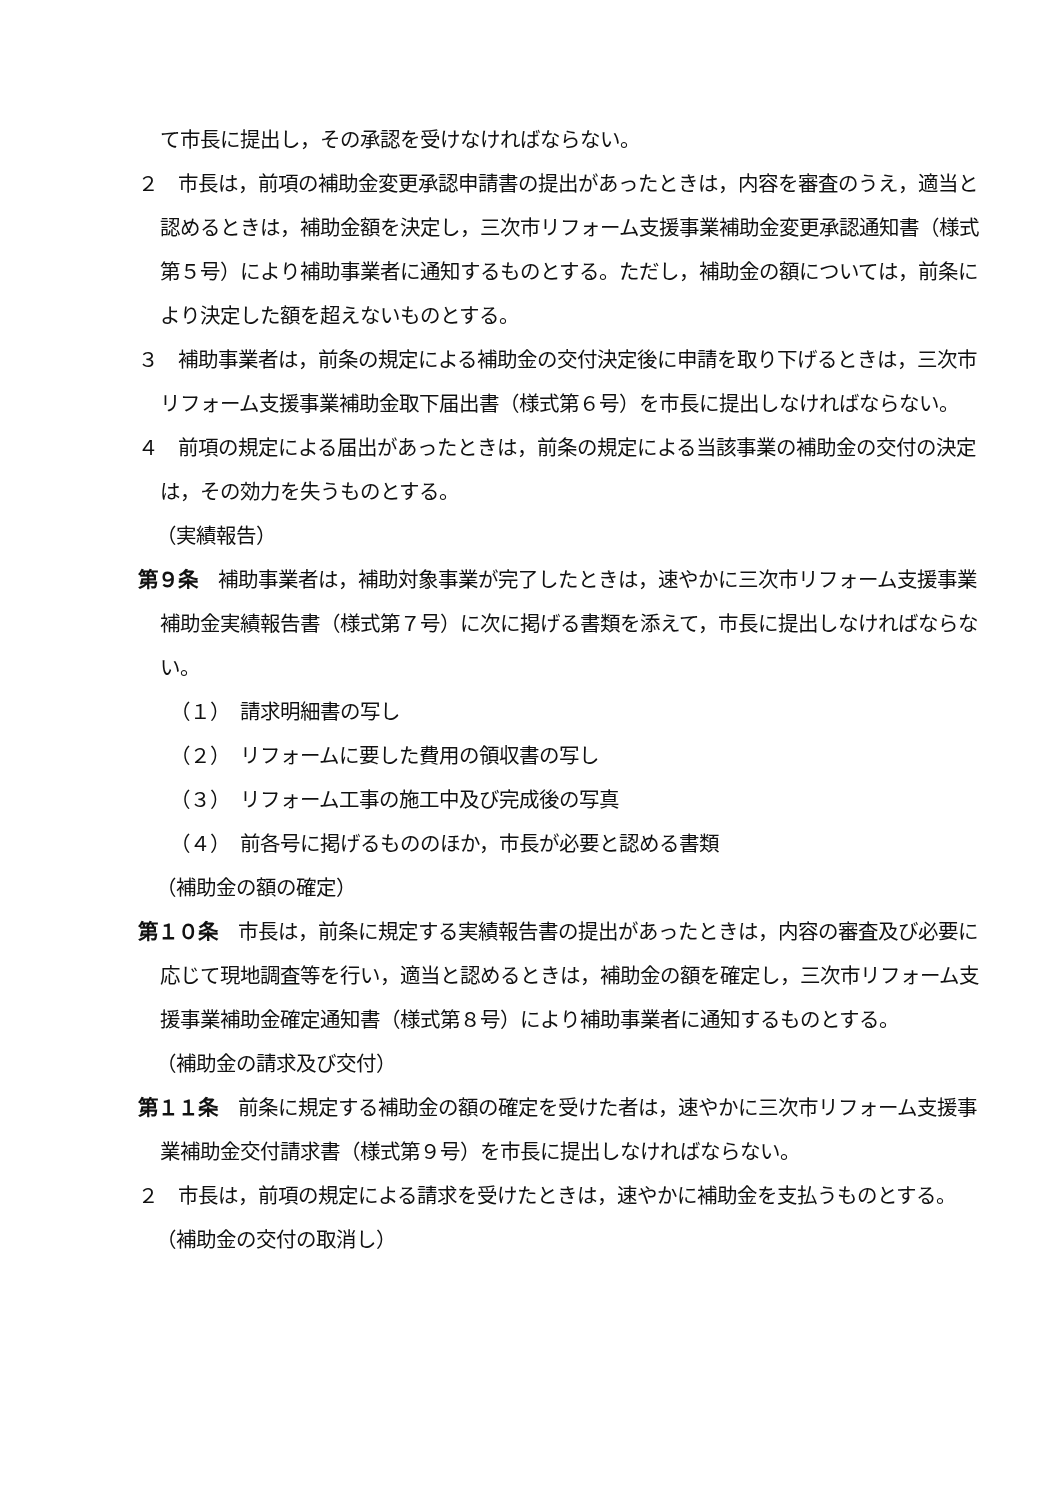て市長に提出し，その承認を受けなければならない。
２　市長は，前項の補助金変更承認申請書の提出があったときは，内容を審査のうえ，適当と認めるときは，補助金額を決定し，三次市リフォーム支援事業補助金変更承認通知書（様式第５号）により補助事業者に通知するものとする。ただし，補助金の額については，前条により決定した額を超えないものとする。
３　補助事業者は，前条の規定による補助金の交付決定後に申請を取り下げるときは，三次市リフォーム支援事業補助金取下届出書（様式第６号）を市長に提出しなければならない。
４　前項の規定による届出があったときは，前条の規定による当該事業の補助金の交付の決定は，その効力を失うものとする。
（実績報告）
第９条　補助事業者は，補助対象事業が完了したときは，速やかに三次市リフォーム支援事業補助金実績報告書（様式第７号）に次に掲げる書類を添えて，市長に提出しなければならない。
（１）　請求明細書の写し
（２）　リフォームに要した費用の領収書の写し
（３）　リフォーム工事の施工中及び完成後の写真
（４）　前各号に掲げるもののほか，市長が必要と認める書類
（補助金の額の確定）
第１０条　市長は，前条に規定する実績報告書の提出があったときは，内容の審査及び必要に応じて現地調査等を行い，適当と認めるときは，補助金の額を確定し，三次市リフォーム支援事業補助金確定通知書（様式第８号）により補助事業者に通知するものとする。
（補助金の請求及び交付）
第１１条　前条に規定する補助金の額の確定を受けた者は，速やかに三次市リフォーム支援事業補助金交付請求書（様式第９号）を市長に提出しなければならない。
２　市長は，前項の規定による請求を受けたときは，速やかに補助金を支払うものとする。
（補助金の交付の取消し）